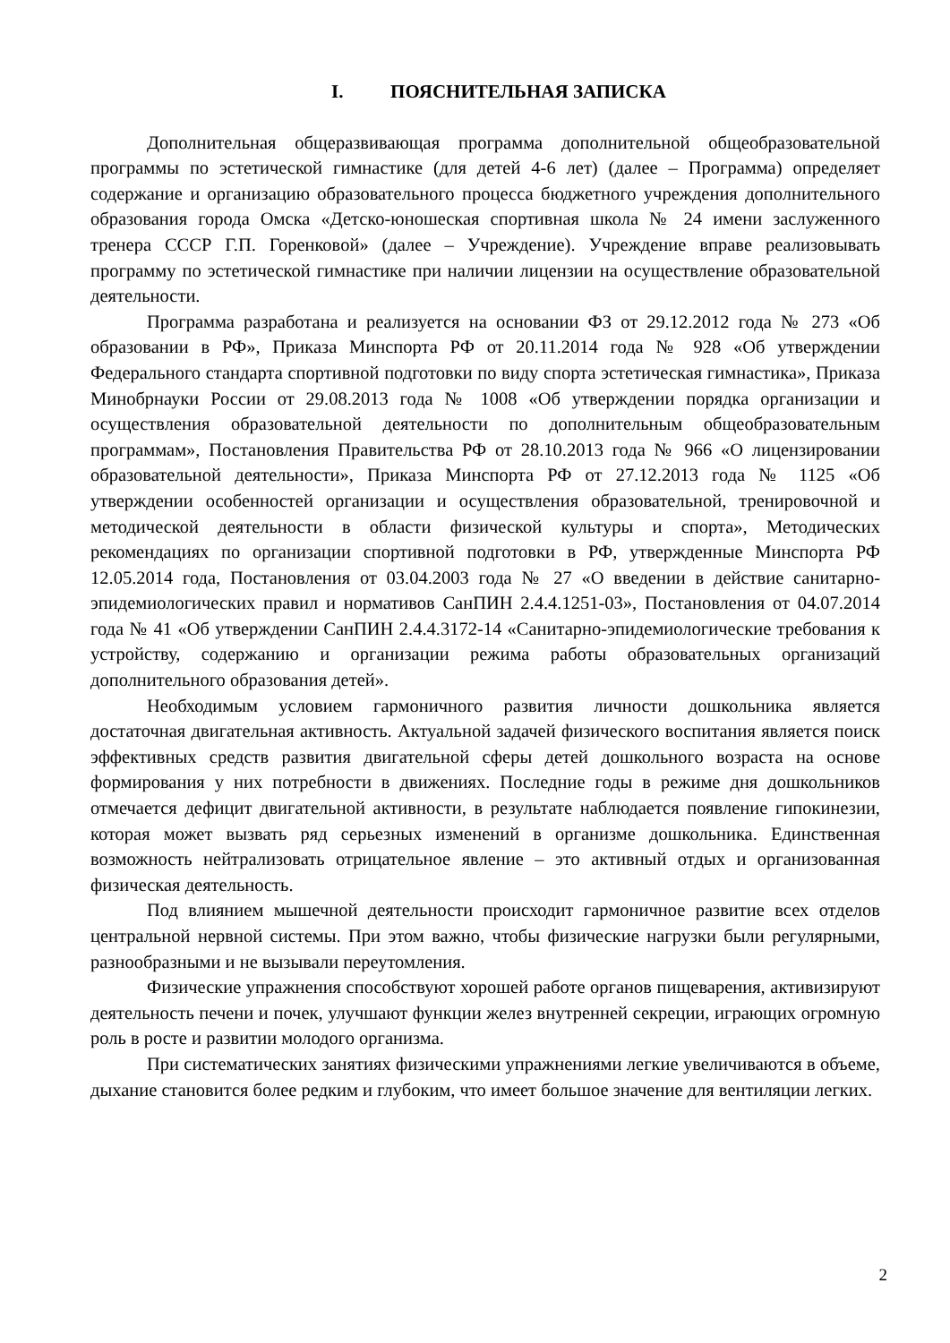I. ПОЯСНИТЕЛЬНАЯ ЗАПИСКА
Дополнительная общеразвивающая программа дополнительной общеобразовательной программы по эстетической гимнастике (для детей 4-6 лет) (далее – Программа) определяет содержание и организацию образовательного процесса бюджетного учреждения дополнительного образования города Омска «Детско-юношеская спортивная школа № 24 имени заслуженного тренера СССР Г.П. Горенковой» (далее – Учреждение). Учреждение вправе реализовывать программу по эстетической гимнастике при наличии лицензии на осуществление образовательной деятельности.
Программа разработана и реализуется на основании ФЗ от 29.12.2012 года № 273 «Об образовании в РФ», Приказа Минспорта РФ от 20.11.2014 года № 928 «Об утверждении Федерального стандарта спортивной подготовки по виду спорта эстетическая гимнастика», Приказа Минобрнауки России от 29.08.2013 года № 1008 «Об утверждении порядка организации и осуществления образовательной деятельности по дополнительным общеобразовательным программам», Постановления Правительства РФ от 28.10.2013 года № 966 «О лицензировании образовательной деятельности», Приказа Минспорта РФ от 27.12.2013 года № 1125 «Об утверждении особенностей организации и осуществления образовательной, тренировочной и методической деятельности в области физической культуры и спорта», Методических рекомендациях по организации спортивной подготовки в РФ, утвержденные Минспорта РФ 12.05.2014 года, Постановления от 03.04.2003 года № 27 «О введении в действие санитарно-эпидемиологических правил и нормативов СанПИН 2.4.4.1251-03», Постановления от 04.07.2014 года № 41 «Об утверждении СанПИН 2.4.4.3172-14 «Санитарно-эпидемиологические требования к устройству, содержанию и организации режима работы образовательных организаций дополнительного образования детей».
Необходимым условием гармоничного развития личности дошкольника является достаточная двигательная активность. Актуальной задачей физического воспитания является поиск эффективных средств развития двигательной сферы детей дошкольного возраста на основе формирования у них потребности в движениях. Последние годы в режиме дня дошкольников отмечается дефицит двигательной активности, в результате наблюдается появление гипокинезии, которая может вызвать ряд серьезных изменений в организме дошкольника. Единственная возможность нейтрализовать отрицательное явление – это активный отдых и организованная физическая деятельность.
Под влиянием мышечной деятельности происходит гармоничное развитие всех отделов центральной нервной системы. При этом важно, чтобы физические нагрузки были регулярными, разнообразными и не вызывали переутомления.
Физические упражнения способствуют хорошей работе органов пищеварения, активизируют деятельность печени и почек, улучшают функции желез внутренней секреции, играющих огромную роль в росте и развитии молодого организма.
При систематических занятиях физическими упражнениями легкие увеличиваются в объеме, дыхание становится более редким и глубоким, что имеет большое значение для вентиляции легких.
2